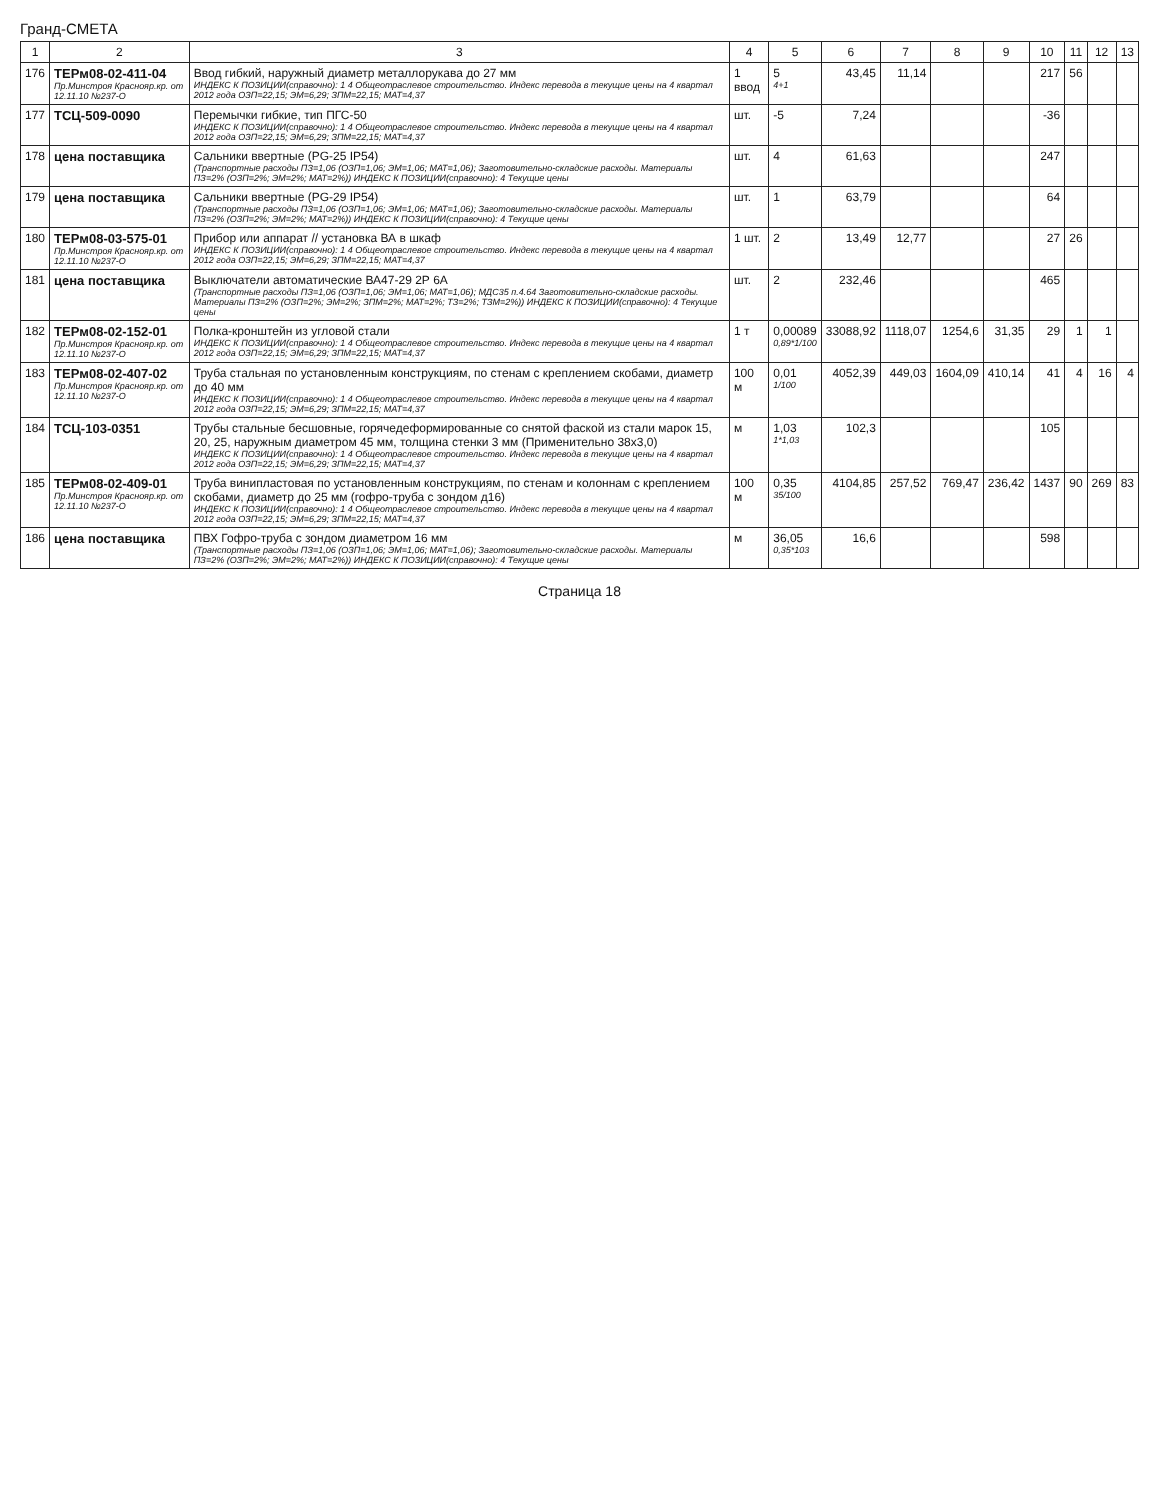Гранд-СМЕТА
| 1 | 2 | 3 | 4 | 5 | 6 | 7 | 8 | 9 | 10 | 11 | 12 | 13 |
| --- | --- | --- | --- | --- | --- | --- | --- | --- | --- | --- | --- | --- |
| 176 | ТЕРм08-02-411-04 Пр.Минстроя Краснояр.кр. от 12.11.10 №237-О | Ввод гибкий, наружный диаметр металлорукава до 27 мм ИНДЕКС К ПОЗИЦИИ(справочно): 1 4 Общеотраслевое строительство. Индекс перевода в текущие цены на 4 квартал 2012 года ОЗП=22,15; ЭМ=6,29; ЗПМ=22,15; МАТ=4,37 | 1 ввод | 5 4+1 | 43,45 | 11,14 | | | 217 | 56 | | |
| 177 | ТСЦ-509-0090 | Перемычки гибкие, тип ПГС-50 ИНДЕКС К ПОЗИЦИИ(справочно): 1 4 Общеотраслевое строительство. Индекс перевода в текущие цены на 4 квартал 2012 года ОЗП=22,15; ЭМ=6,29; ЗПМ=22,15; МАТ=4,37 | шт. | -5 | 7,24 | | | | -36 | | | |
| 178 | цена поставщика | Сальники ввертные (PG-25 IP54) (Транспортные расходы ПЗ=1,06 (ОЗП=1,06; ЭМ=1,06; МАТ=1,06); Заготовительно-складские расходы. Материалы ПЗ=2% (ОЗП=2%; ЭМ=2%; МАТ=2%)) ИНДЕКС К ПОЗИЦИИ(справочно): 4 Текущие цены | шт. | 4 | 61,63 | | | | 247 | | | |
| 179 | цена поставщика | Сальники ввертные (PG-29 IP54) (Транспортные расходы ПЗ=1,06 (ОЗП=1,06; ЭМ=1,06; МАТ=1,06); Заготовительно-складские расходы. Материалы ПЗ=2% (ОЗП=2%; ЭМ=2%; МАТ=2%)) ИНДЕКС К ПОЗИЦИИ(справочно): 4 Текущие цены | шт. | 1 | 63,79 | | | | 64 | | | |
| 180 | ТЕРм08-03-575-01 Пр.Минстроя Краснояр.кр. от 12.11.10 №237-О | Прибор или аппарат // установка ВА в шкаф ИНДЕКС К ПОЗИЦИИ(справочно): 1 4 Общеотраслевое строительство. Индекс перевода в текущие цены на 4 квартал 2012 года ОЗП=22,15; ЭМ=6,29; ЗПМ=22,15; МАТ=4,37 | 1 шт. | 2 | 13,49 | 12,77 | | | 27 | 26 | | |
| 181 | цена поставщика | Выключатели автоматические ВА47-29 2Р 6А (Транспортные расходы ПЗ=1,06 (ОЗП=1,06; ЭМ=1,06; МАТ=1,06); МДС35 п.4.64 Заготовительно-складские расходы. Материалы ПЗ=2% (ОЗП=2%; ЭМ=2%; ЗПМ=2%; МАТ=2%; ТЗ=2%; ТЗМ=2%)) ИНДЕКС К ПОЗИЦИИ(справочно): 4 Текущие цены | шт. | 2 | 232,46 | | | | 465 | | | |
| 182 | ТЕРм08-02-152-01 Пр.Минстроя Краснояр.кр. от 12.11.10 №237-О | Полка-кронштейн из угловой стали ИНДЕКС К ПОЗИЦИИ(справочно): 1 4 Общеотраслевое строительство. Индекс перевода в текущие цены на 4 квартал 2012 года ОЗП=22,15; ЭМ=6,29; ЗПМ=22,15; МАТ=4,37 | 1 т | 0,00089 0,89*1/100 | 33088,92 | 1118,07 | 1254,6 | 31,35 | 29 | 1 | 1 | |
| 183 | ТЕРм08-02-407-02 Пр.Минстроя Краснояр.кр. от 12.11.10 №237-О | Труба стальная по установленным конструкциям, по стенам с креплением скобами, диаметр до 40 мм ИНДЕКС К ПОЗИЦИИ(справочно): 1 4 Общеотраслевое строительство. Индекс перевода в текущие цены на 4 квартал 2012 года ОЗП=22,15; ЭМ=6,29; ЗПМ=22,15; МАТ=4,37 | 100 м | 0,01 1/100 | 4052,39 | 449,03 | 1604,09 | 410,14 | 41 | 4 | 16 | 4 |
| 184 | ТСЦ-103-0351 | Трубы стальные бесшовные, горячедеформированные со снятой фаской из стали марок 15, 20, 25, наружным диаметром 45 мм, толщина стенки 3 мм (Применительно 38х3,0) ИНДЕКС К ПОЗИЦИИ(справочно): 1 4 Общеотраслевое строительство. Индекс перевода в текущие цены на 4 квартал 2012 года ОЗП=22,15; ЭМ=6,29; ЗПМ=22,15; МАТ=4,37 | м | 1,03 1*1,03 | 102,3 | | | | 105 | | | |
| 185 | ТЕРм08-02-409-01 Пр.Минстроя Краснояр.кр. от 12.11.10 №237-О | Труба винипластовая по установленным конструкциям, по стенам и колоннам с креплением скобами, диаметр до 25 мм (гофро-труба с зондом д16) ИНДЕКС К ПОЗИЦИИ(справочно): 1 4 Общеотраслевое строительство. Индекс перевода в текущие цены на 4 квартал 2012 года ОЗП=22,15; ЭМ=6,29; ЗПМ=22,15; МАТ=4,37 | 100 м | 0,35 35/100 | 4104,85 | 257,52 | 769,47 | 236,42 | 1437 | 90 | 269 | 83 |
| 186 | цена поставщика | ПВХ Гофро-труба с зондом диаметром 16 мм (Транспортные расходы ПЗ=1,06 (ОЗП=1,06; ЭМ=1,06; МАТ=1,06); Заготовительно-складские расходы. Материалы ПЗ=2% (ОЗП=2%; ЭМ=2%; МАТ=2%)) ИНДЕКС К ПОЗИЦИИ(справочно): 4 Текущие цены | м | 36,05 0,35*103 | 16,6 | | | | 598 | | | |
Страница 18